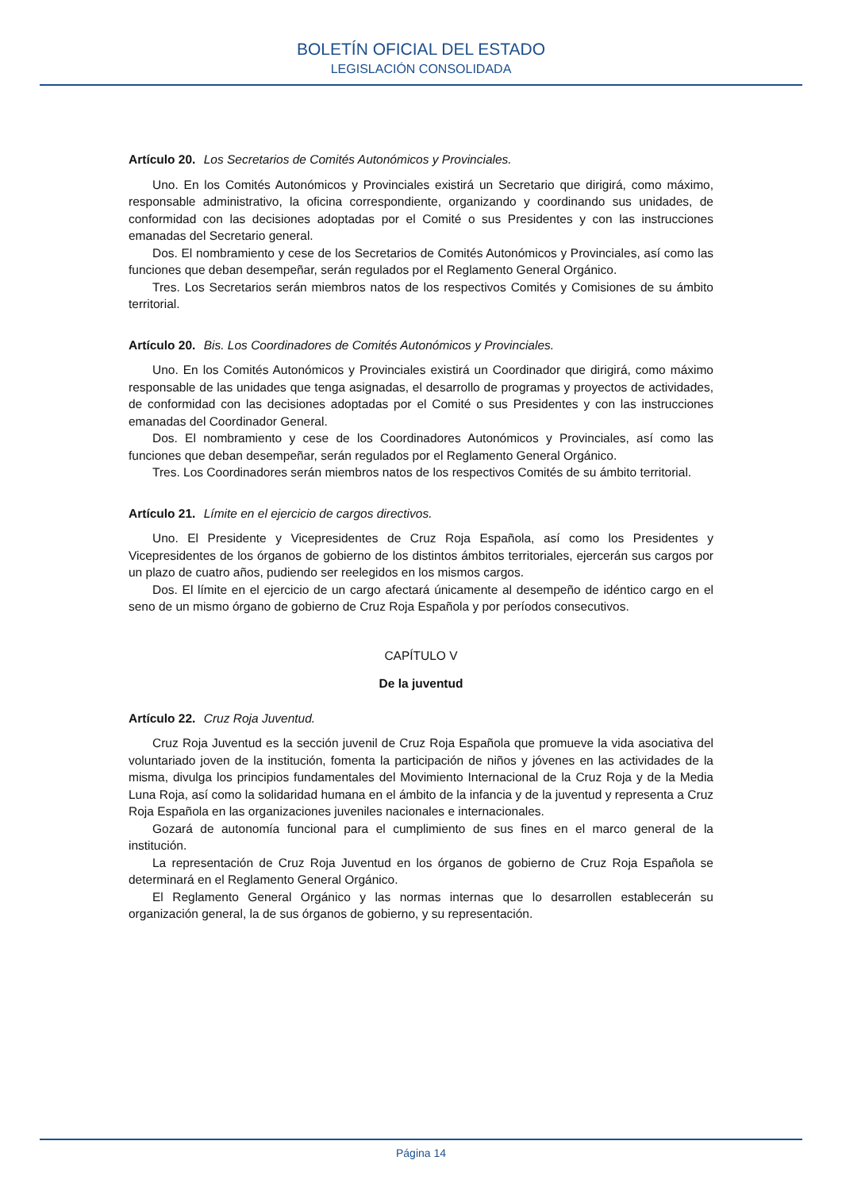BOLETÍN OFICIAL DEL ESTADO
LEGISLACIÓN CONSOLIDADA
Artículo 20. Los Secretarios de Comités Autonómicos y Provinciales.
Uno. En los Comités Autonómicos y Provinciales existirá un Secretario que dirigirá, como máximo, responsable administrativo, la oficina correspondiente, organizando y coordinando sus unidades, de conformidad con las decisiones adoptadas por el Comité o sus Presidentes y con las instrucciones emanadas del Secretario general.
Dos. El nombramiento y cese de los Secretarios de Comités Autonómicos y Provinciales, así como las funciones que deban desempeñar, serán regulados por el Reglamento General Orgánico.
Tres. Los Secretarios serán miembros natos de los respectivos Comités y Comisiones de su ámbito territorial.
Artículo 20. Bis. Los Coordinadores de Comités Autonómicos y Provinciales.
Uno. En los Comités Autonómicos y Provinciales existirá un Coordinador que dirigirá, como máximo responsable de las unidades que tenga asignadas, el desarrollo de programas y proyectos de actividades, de conformidad con las decisiones adoptadas por el Comité o sus Presidentes y con las instrucciones emanadas del Coordinador General.
Dos. El nombramiento y cese de los Coordinadores Autonómicos y Provinciales, así como las funciones que deban desempeñar, serán regulados por el Reglamento General Orgánico.
Tres. Los Coordinadores serán miembros natos de los respectivos Comités de su ámbito territorial.
Artículo 21. Límite en el ejercicio de cargos directivos.
Uno. El Presidente y Vicepresidentes de Cruz Roja Española, así como los Presidentes y Vicepresidentes de los órganos de gobierno de los distintos ámbitos territoriales, ejercerán sus cargos por un plazo de cuatro años, pudiendo ser reelegidos en los mismos cargos.
Dos. El límite en el ejercicio de un cargo afectará únicamente al desempeño de idéntico cargo en el seno de un mismo órgano de gobierno de Cruz Roja Española y por períodos consecutivos.
CAPÍTULO V
De la juventud
Artículo 22. Cruz Roja Juventud.
Cruz Roja Juventud es la sección juvenil de Cruz Roja Española que promueve la vida asociativa del voluntariado joven de la institución, fomenta la participación de niños y jóvenes en las actividades de la misma, divulga los principios fundamentales del Movimiento Internacional de la Cruz Roja y de la Media Luna Roja, así como la solidaridad humana en el ámbito de la infancia y de la juventud y representa a Cruz Roja Española en las organizaciones juveniles nacionales e internacionales.
Gozará de autonomía funcional para el cumplimiento de sus fines en el marco general de la institución.
La representación de Cruz Roja Juventud en los órganos de gobierno de Cruz Roja Española se determinará en el Reglamento General Orgánico.
El Reglamento General Orgánico y las normas internas que lo desarrollen establecerán su organización general, la de sus órganos de gobierno, y su representación.
Página 14